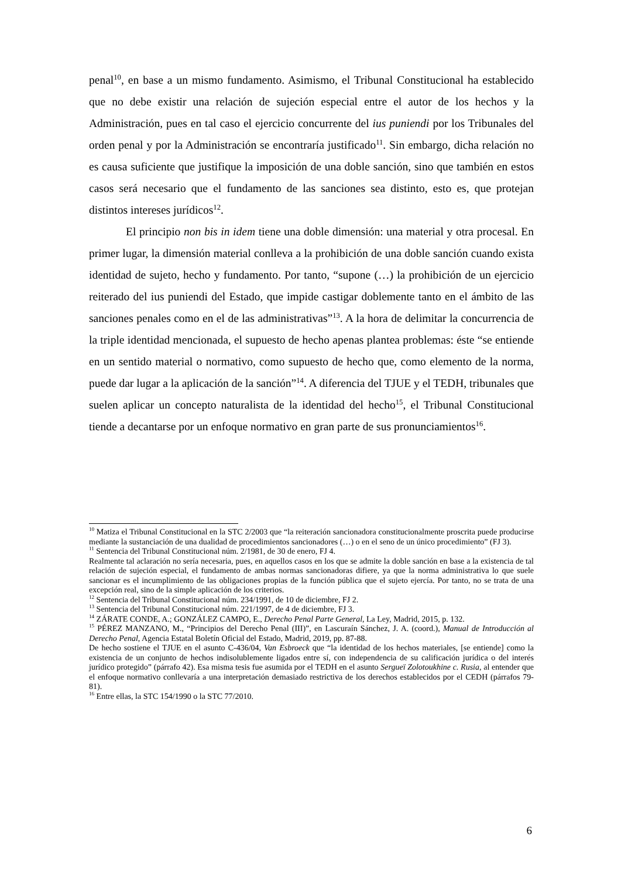penal<sup>10</sup>, en base a un mismo fundamento. Asimismo, el Tribunal Constitucional ha establecido que no debe existir una relación de sujeción especial entre el autor de los hechos y la Administración, pues en tal caso el ejercicio concurrente del ius puniendi por los Tribunales del orden penal y por la Administración se encontraría justificado<sup>11</sup>. Sin embargo, dicha relación no es causa suficiente que justifique la imposición de una doble sanción, sino que también en estos casos será necesario que el fundamento de las sanciones sea distinto, esto es, que protejan distintos intereses jurídicos<sup>12</sup>.
El principio non bis in idem tiene una doble dimensión: una material y otra procesal. En primer lugar, la dimensión material conlleva a la prohibición de una doble sanción cuando exista identidad de sujeto, hecho y fundamento. Por tanto, “supone (…) la prohibición de un ejercicio reiterado del ius puniendi del Estado, que impide castigar doblemente tanto en el ámbito de las sanciones penales como en el de las administrativas”<sup>13</sup>. A la hora de delimitar la concurrencia de la triple identidad mencionada, el supuesto de hecho apenas plantea problemas: éste “se entiende en un sentido material o normativo, como supuesto de hecho que, como elemento de la norma, puede dar lugar a la aplicación de la sanción”<sup>14</sup>. A diferencia del TJUE y el TEDH, tribunales que suelen aplicar un concepto naturalista de la identidad del hecho<sup>15</sup>, el Tribunal Constitucional tiende a decantarse por un enfoque normativo en gran parte de sus pronunciamientos<sup>16</sup>.
<sup>10</sup> Matiza el Tribunal Constitucional en la STC 2/2003 que “la reiteración sancionadora constitucionalmente proscrita puede producirse mediante la sustanciación de una dualidad de procedimientos sancionadores (…) o en el seno de un único procedimiento” (FJ 3).
<sup>11</sup> Sentencia del Tribunal Constitucional núm. 2/1981, de 30 de enero, FJ 4.
Realmente tal aclaración no sería necesaria, pues, en aquellos casos en los que se admite la doble sanción en base a la existencia de tal relación de sujeción especial, el fundamento de ambas normas sancionadoras difiere, ya que la norma administrativa lo que suele sancionar es el incumplimiento de las obligaciones propias de la función pública que el sujeto ejercía. Por tanto, no se trata de una excepción real, sino de la simple aplicación de los criterios.
<sup>12</sup> Sentencia del Tribunal Constitucional núm. 234/1991, de 10 de diciembre, FJ 2.
<sup>13</sup> Sentencia del Tribunal Constitucional núm. 221/1997, de 4 de diciembre, FJ 3.
<sup>14</sup> ZÁRATE CONDE, A.; GONZÁLEZ CAMPO, E., Derecho Penal Parte General, La Ley, Madrid, 2015, p. 132.
<sup>15</sup> PÉREZ MANZANO, M., “Principios del Derecho Penal (III)”, en Lascuraín Sánchez, J. A. (coord.), Manual de Introducción al Derecho Penal, Agencia Estatal Boletín Oficial del Estado, Madrid, 2019, pp. 87-88.
De hecho sostiene el TJUE en el asunto C-436/04, Van Esbroeck que “la identidad de los hechos materiales, [se entiende] como la existencia de un conjunto de hechos indisolublemente ligados entre sí, con independencia de su calificación jurídica o del interés jurídico protegido” (párrafo 42). Esa misma tesis fue asumida por el TEDH en el asunto Sergueï Zolotoukhine c. Rusia, al entender que el enfoque normativo conllevaría a una interpretación demasiado restrictiva de los derechos establecidos por el CEDH (párrafos 79-81).
<sup>16</sup> Entre ellas, la STC 154/1990 o la STC 77/2010.
6